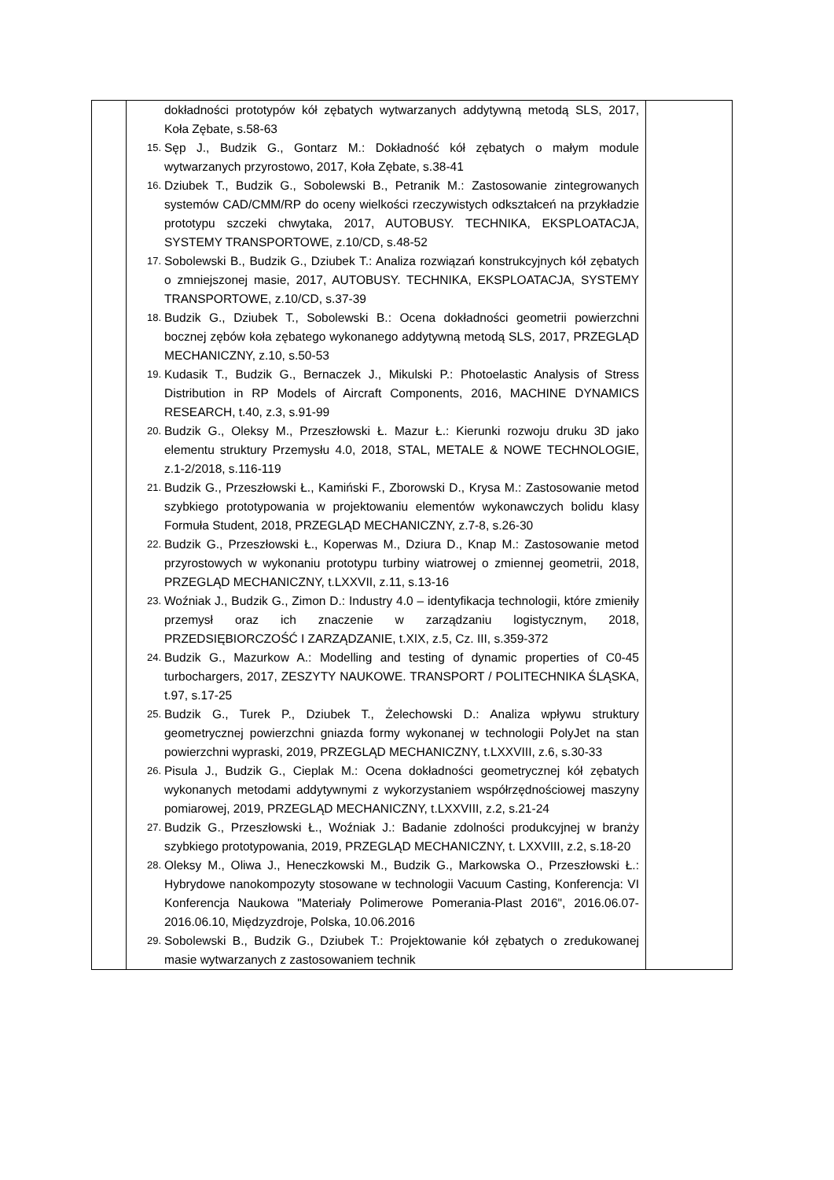| | dokładności prototypów kół zębatych wytwarzanych addytywną metodą SLS, 2017, Koła Zębate, s.58-63 15. Sęp J., Budzik G., Gontarz M.: Dokładność kół zębatych o małym module wytwarzanych przyrostowo, 2017, Koła Zębate, s.38-41 16. Dziubek T., Budzik G., Sobolewski B., Petranik M.: Zastosowanie zintegrowanych systemów CAD/CMM/RP do oceny wielkości rzeczywistych odkształceń na przykładzie prototypu szczeki chwytaka, 2017, AUTOBUSY. TECHNIKA, EKSPLOATACJA, SYSTEMY TRANSPORTOWE, z.10/CD, s.48-52 17. Sobolewski B., Budzik G., Dziubek T.: Analiza rozwiązań konstrukcyjnych kół zębatych o zmniejszonej masie, 2017, AUTOBUSY. TECHNIKA, EKSPLOATACJA, SYSTEMY TRANSPORTOWE, z.10/CD, s.37-39 18. Budzik G., Dziubek T., Sobolewski B.: Ocena dokładności geometrii powierzchni bocznej zębów koła zębatego wykonanego addytywną metodą SLS, 2017, PRZEGLĄD MECHANICZNY, z.10, s.50-53 19. Kudasik T., Budzik G., Bernaczek J., Mikulski P.: Photoelastic Analysis of Stress Distribution in RP Models of Aircraft Components, 2016, MACHINE DYNAMICS RESEARCH, t.40, z.3, s.91-99 20. Budzik G., Oleksy M., Przeszłowski Ł. Mazur Ł.: Kierunki rozwoju druku 3D jako elementu struktury Przemysłu 4.0, 2018, STAL, METALE & NOWE TECHNOLOGIE, z.1-2/2018, s.116-119 21. Budzik G., Przeszłowski Ł., Kamiński F., Zborowski D., Krysa M.: Zastosowanie metod szybkiego prototypowania w projektowaniu elementów wykonawczych bolidu klasy Formuła Student, 2018, PRZEGLĄD MECHANICZNY, z.7-8, s.26-30 22. Budzik G., Przeszłowski Ł., Koperwas M., Dziura D., Knap M.: Zastosowanie metod przyrostowych w wykonaniu prototypu turbiny wiatrowej o zmiennej geometrii, 2018, PRZEGLĄD MECHANICZNY, t.LXXVII, z.11, s.13-16 23. Woźniak J., Budzik G., Zimon D.: Industry 4.0 – identyfikacja technologii, które zmieniły przemysł oraz ich znaczenie w zarządzaniu logistycznym, 2018, PRZEDSIĘBIORCZOŚĆ I ZARZĄDZANIE, t.XIX, z.5, Cz. III, s.359-372 24. Budzik G., Mazurkow A.: Modelling and testing of dynamic properties of C0-45 turbochargers, 2017, ZESZYTY NAUKOWE. TRANSPORT / POLITECHNIKA ŚLĄSKA, t.97, s.17-25 25. Budzik G., Turek P., Dziubek T., Żelechowski D.: Analiza wpływu struktury geometrycznej powierzchni gniazda formy wykonanej w technologii PolyJet na stan powierzchni wypraski, 2019, PRZEGLĄD MECHANICZNY, t.LXXVIII, z.6, s.30-33 26. Pisula J., Budzik G., Cieplak M.: Ocena dokładności geometrycznej kół zębatych wykonanych metodami addytywnymi z wykorzystaniem współrzędnościowej maszyny pomiarowej, 2019, PRZEGLĄD MECHANICZNY, t.LXXVIII, z.2, s.21-24 27. Budzik G., Przeszłowski Ł., Woźniak J.: Badanie zdolności produkcyjnej w branży szybkiego prototypowania, 2019, PRZEGLĄD MECHANICZNY, t. LXXVIII, z.2, s.18-20 28. Oleksy M., Oliwa J., Heneczkowski M., Budzik G., Markowska O., Przeszłowski Ł.: Hybrydowe nanokompozyty stosowane w technologii Vacuum Casting, Konferencja: VI Konferencja Naukowa "Materiały Polimerowe Pomerania-Plast 2016", 2016.06.07-2016.06.10, Międzyzdroje, Polska, 10.06.2016 29. Sobolewski B., Budzik G., Dziubek T.: Projektowanie kół zębatych o zredukowanej masie wytwarzanych z zastosowaniem technik | |